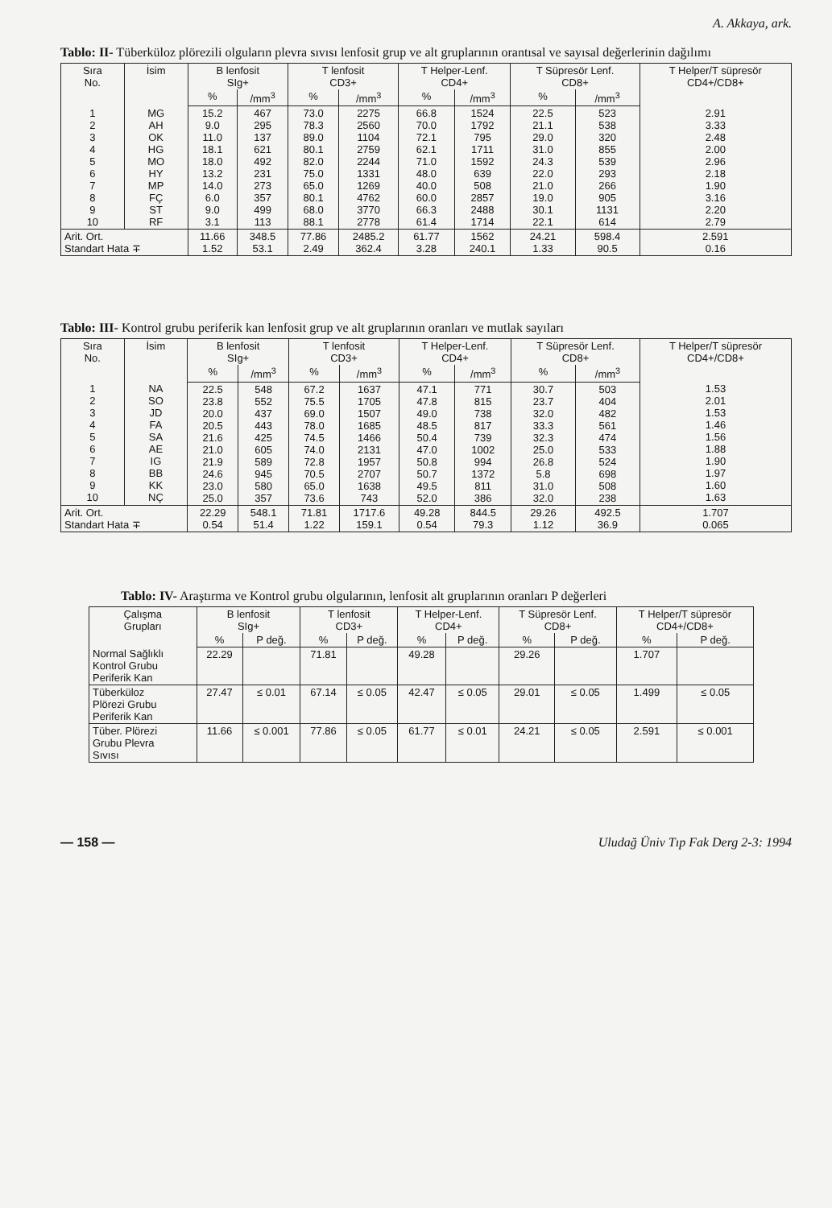A. Akkaya, ark.
Tablo: II- Tüberküloz plörezili olguların plevra sıvısı lenfosit grup ve alt gruplarının orantısal ve sayısal değerlerinin dağılımı
| Sıra No. | İsim | B lenfosit SIg+ | | T lenfosit CD3+ | | T Helper-Lenf. CD4+ | | T Süpresör Lenf. CD8+ | | T Helper/T süpresör CD4+/CD8+ |
| --- | --- | --- | --- | --- | --- | --- | --- | --- | --- | --- |
| | | % | /mm<sup>3</sup> | % | /mm<sup>3</sup> | % | /mm<sup>3</sup> | % | /mm<sup>3</sup> | |
| 1 2 3 4 5 6 7 8 9 10 | MG AH OK HG MO HY MP FÇ ST RF | 15.2 9.0 11.0 18.1 18.0 13.2 14.0 6.0 9.0 3.1 | 467 295 137 621 492 231 273 357 499 113 | 73.0 78.3 89.0 80.1 82.0 75.0 65.0 80.1 68.0 88.1 | 2275 2560 1104 2759 2244 1331 1269 4762 3770 2778 | 66.8 70.0 72.1 62.1 71.0 48.0 40.0 60.0 66.3 61.4 | 1524 1792 795 1711 1592 639 508 2857 2488 1714 | 22.5 21.1 29.0 31.0 24.3 22.0 21.0 19.0 30.1 22.1 | 523 538 320 855 539 293 266 905 1131 614 | 2.91 3.33 2.48 2.00 2.96 2.18 1.90 3.16 2.20 2.79 |
| Arit. Ort. Standart Hata ∓ | | 11.66 1.52 | 348.5 53.1 | 77.86 2.49 | 2485.2 362.4 | 61.77 3.28 | 1562 240.1 | 24.21 1.33 | 598.4 90.5 | 2.591 0.16 |
Tablo: III- Kontrol grubu periferik kan lenfosit grup ve alt gruplarının oranları ve mutlak sayıları
| Sıra No. | İsim | B lenfosit SIg+ | | T lenfosit CD3+ | | T Helper-Lenf. CD4+ | | T Süpresör Lenf. CD8+ | | T Helper/T süpresör CD4+/CD8+ |
| --- | --- | --- | --- | --- | --- | --- | --- | --- | --- | --- |
| | | % | /mm<sup>3</sup> | % | /mm<sup>3</sup> | % | /mm<sup>3</sup> | % | /mm<sup>3</sup> | |
| 1 2 3 4 5 6 7 8 9 10 | NA SO JD FA SA AE IG BB KK NÇ | 22.5 23.8 20.0 20.5 21.6 21.0 21.9 24.6 23.0 25.0 | 548 552 437 443 425 605 589 945 580 357 | 67.2 75.5 69.0 78.0 74.5 74.0 72.8 70.5 65.0 73.6 | 1637 1705 1507 1685 1466 2131 1957 2707 1638 743 | 47.1 47.8 49.0 48.5 50.4 47.0 50.8 50.7 49.5 52.0 | 771 815 738 817 739 1002 994 1372 811 386 | 30.7 23.7 32.0 33.3 32.3 25.0 26.8 5.8 31.0 32.0 | 503 404 482 561 474 533 524 698 508 238 | 1.53 2.01 1.53 1.46 1.56 1.88 1.90 1.97 1.60 1.63 |
| Arit. Ort. Standart Hata ∓ | | 22.29 0.54 | 548.1 51.4 | 71.81 1.22 | 1717.6 159.1 | 49.28 0.54 | 844.5 79.3 | 29.26 1.12 | 492.5 36.9 | 1.707 0.065 |
Tablo: IV- Araştırma ve Kontrol grubu olgularının, lenfosit alt gruplarının oranları P değerleri
| Çalışma Grupları | B lenfosit SIg+ | | T lenfosit CD3+ | | T Helper-Lenf. CD4+ | | T Süpresör Lenf. CD8+ | | T Helper/T süpresör CD4+/CD8+ | |
| --- | --- | --- | --- | --- | --- | --- | --- | --- | --- | --- |
| | % | P değ. | % | P değ. | % | P değ. | % | P değ. | % | P değ. |
| Normal Sağlıklı Kontrol Grubu Periferik Kan | 22.29 | | 71.81 | | 49.28 | | 29.26 | | 1.707 | |
| Tüberküloz Plörezi Grubu Periferik Kan | 27.47 | ≤ 0.01 | 67.14 | ≤ 0.05 | 42.47 | ≤ 0.05 | 29.01 | ≤ 0.05 | 1.499 | ≤ 0.05 |
| Tüber. Plörezi Grubu Plevra Sıvısı | 11.66 | ≤ 0.001 | 77.86 | ≤ 0.05 | 61.77 | ≤ 0.01 | 24.21 | ≤ 0.05 | 2.591 | ≤ 0.001 |
— 158 — Uludağ Üniv Tıp Fak Derg 2-3: 1994